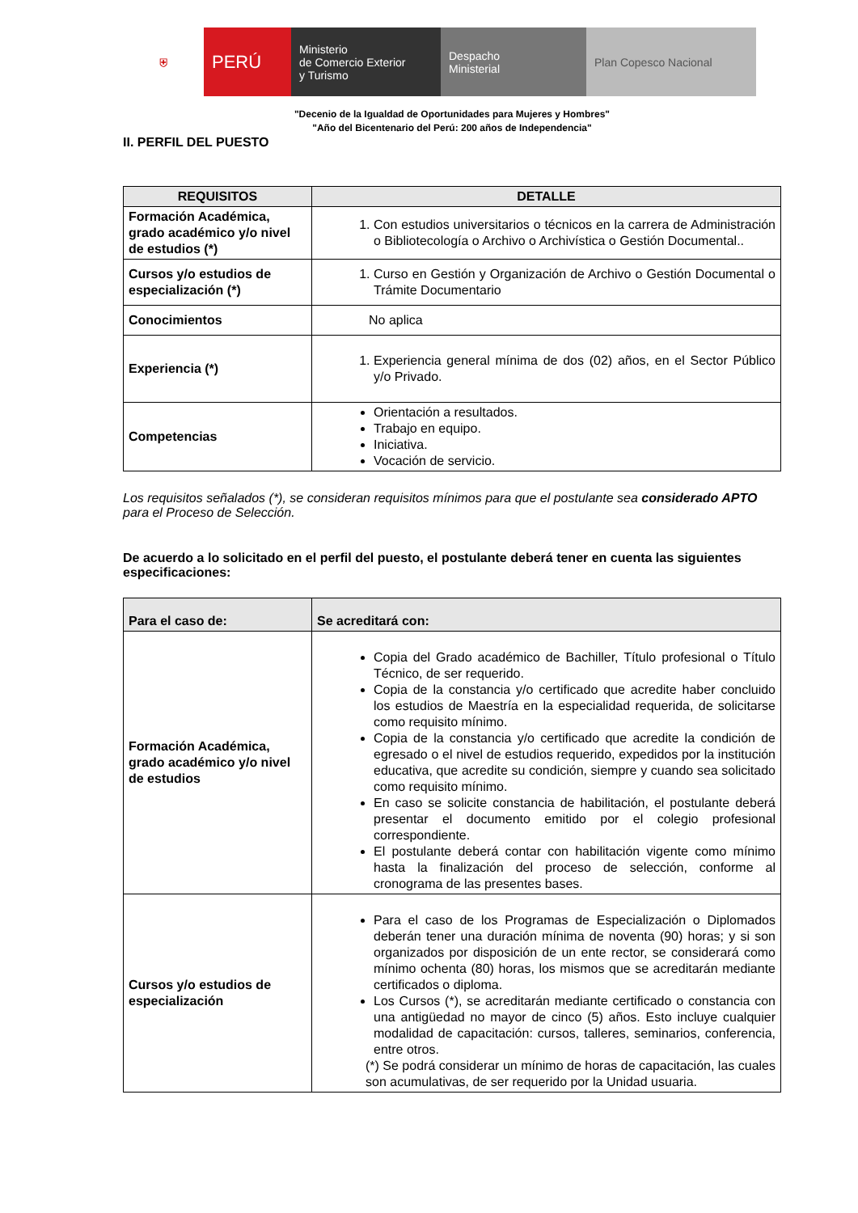⛨ PERÚ Ministerio
de Comercio Exterior
y Turismo
Despacho
Ministerial
Plan Copesco Nacional
"Decenio de la Igualdad de Oportunidades para Mujeres y Hombres"
"Año del Bicentenario del Perú: 200 años de Independencia"
II. PERFIL DEL PUESTO
| REQUISITOS | DETALLE |
| --- | --- |
| Formación Académica, grado académico y/o nivel de estudios (*) | 1. Con estudios universitarios o técnicos en la carrera de Administración o Bibliotecología o Archivo o Archivística o Gestión Documental.. |
| Cursos y/o estudios de especialización (*) | 1. Curso en Gestión y Organización de Archivo o Gestión Documental o Trámite Documentario |
| Conocimientos | No aplica |
| Experiencia (*) | 1. Experiencia general mínima de dos (02) años, en el Sector Público y/o Privado. |
| Competencias | Orientación a resultados. Trabajo en equipo. Iniciativa. Vocación de servicio. |
Los requisitos señalados (*), se consideran requisitos mínimos para que el postulante sea considerado APTO para el Proceso de Selección.
De acuerdo a lo solicitado en el perfil del puesto, el postulante deberá tener en cuenta las siguientes especificaciones:
| Para el caso de: | Se acreditará con: |
| --- | --- |
| Formación Académica, grado académico y/o nivel de estudios | Copia del Grado académico de Bachiller, Título profesional o Título Técnico, de ser requerido. Copia de la constancia y/o certificado que acredite haber concluido los estudios de Maestría en la especialidad requerida, de solicitarse como requisito mínimo. Copia de la constancia y/o certificado que acredite la condición de egresado o el nivel de estudios requerido, expedidos por la institución educativa, que acredite su condición, siempre y cuando sea solicitado como requisito mínimo. En caso se solicite constancia de habilitación, el postulante deberá presentar el documento emitido por el colegio profesional correspondiente. El postulante deberá contar con habilitación vigente como mínimo hasta la finalización del proceso de selección, conforme al cronograma de las presentes bases. |
| Cursos y/o estudios de especialización | Para el caso de los Programas de Especialización o Diplomados deberán tener una duración mínima de noventa (90) horas; y si son organizados por disposición de un ente rector, se considerará como mínimo ochenta (80) horas, los mismos que se acreditarán mediante certificados o diploma. Los Cursos (*), se acreditarán mediante certificado o constancia con una antigüedad no mayor de cinco (5) años. Esto incluye cualquier modalidad de capacitación: cursos, talleres, seminarios, conferencia, entre otros. (*) Se podrá considerar un mínimo de horas de capacitación, las cuales son acumulativas, de ser requerido por la Unidad usuaria. |